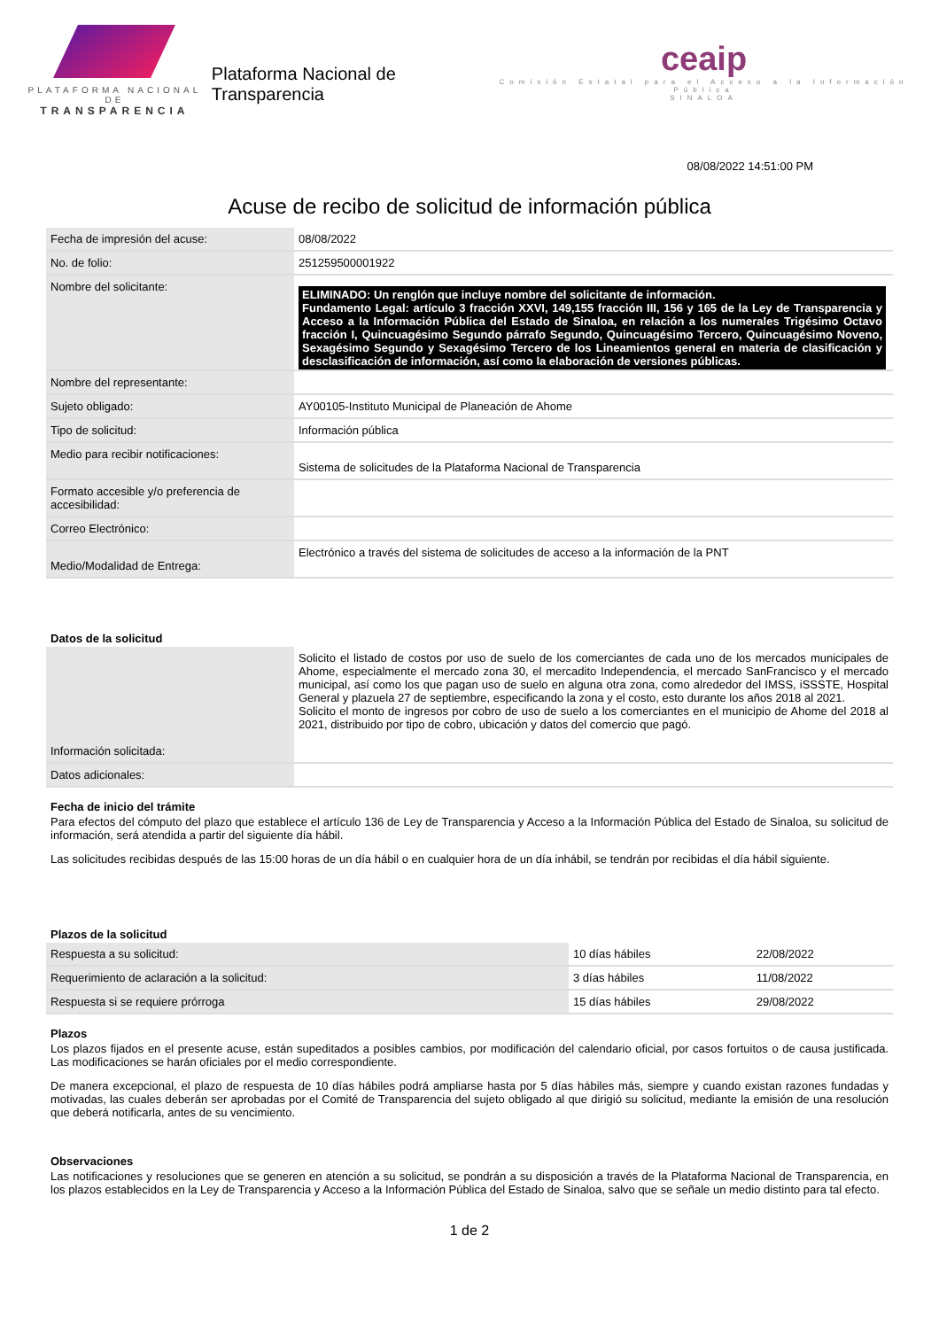PLATAFORMA NACIONAL DE
TRANSPARENCIA
Plataforma Nacional de Transparencia
ceaip
Comisión Estatal para el Acceso a la Información Pública
SINALOA
08/08/2022 14:51:00 PM
Acuse de recibo de solicitud de información pública
| Fecha de impresión del acuse: | 08/08/2022 |
| No. de folio: | 251259500001922 |
| Nombre del solicitante: | ELIMINADO: Un renglón que incluye nombre del solicitante de información. Fundamento Legal: artículo 3 fracción XXVI, 149,155 fracción III, 156 y 165 de la Ley de Transparencia y Acceso a la Información Pública del Estado de Sinaloa, en relación a los numerales Trigésimo Octavo fracción I, Quincuagésimo Segundo párrafo Segundo, Quincuagésimo Tercero, Quincuagésimo Noveno, Sexagésimo Segundo y Sexagésimo Tercero de los Lineamientos general en materia de clasificación y desclasificación de información, así como la elaboración de versiones públicas. |
| Nombre del representante: | |
| Sujeto obligado: | AY00105-Instituto Municipal de Planeación de Ahome |
| Tipo de solicitud: | Información pública |
| Medio para recibir notificaciones: | Sistema de solicitudes de la Plataforma Nacional de Transparencia |
| Formato accesible y/o preferencia de accesibilidad: | |
| Correo Electrónico: | |
| Medio/Modalidad de Entrega: | Electrónico a través del sistema de solicitudes de acceso a la información de la PNT |
Datos de la solicitud
| Información solicitada: | Solicito el listado de costos por uso de suelo de los comerciantes de cada uno de los mercados municipales de Ahome, especialmente el mercado zona 30, el mercadito Independencia, el mercado SanFrancisco y el mercado municipal, así como los que pagan uso de suelo en alguna otra zona, como alrededor del IMSS, iSSSTE, Hospital General y plazuela 27 de septiembre, especificando la zona y el costo, esto durante los años 2018 al 2021. Solicito el monto de ingresos por cobro de uso de suelo a los comerciantes en el municipio de Ahome del 2018 al 2021, distribuido por tipo de cobro, ubicación y datos del comercio que pagó. |
| Datos adicionales: | |
Fecha de inicio del trámite
Para efectos del cómputo del plazo que establece el artículo 136 de Ley de Transparencia y Acceso a la Información Pública del Estado de Sinaloa, su solicitud de información, será atendida a partir del siguiente día hábil.
Las solicitudes recibidas después de las 15:00 horas de un día hábil o en cualquier hora de un día inhábil, se tendrán por recibidas el día hábil siguiente.
Plazos de la solicitud
| Respuesta a su solicitud: | 10 días hábiles | 22/08/2022 |
| Requerimiento de aclaración a la solicitud: | 3 días hábiles | 11/08/2022 |
| Respuesta si se requiere prórroga | 15 días hábiles | 29/08/2022 |
Plazos
Los plazos fijados en el presente acuse, están supeditados a posibles cambios, por modificación del calendario oficial, por casos fortuitos o de causa justificada. Las modificaciones se harán oficiales por el medio correspondiente.
De manera excepcional, el plazo de respuesta de 10 días hábiles podrá ampliarse hasta por 5 días hábiles más, siempre y cuando existan razones fundadas y motivadas, las cuales deberán ser aprobadas por el Comité de Transparencia del sujeto obligado al que dirigió su solicitud, mediante la emisión de una resolución que deberá notificarla, antes de su vencimiento.
Observaciones
Las notificaciones y resoluciones que se generen en atención a su solicitud, se pondrán a su disposición a través de la Plataforma Nacional de Transparencia, en los plazos establecidos en la Ley de Transparencia y Acceso a la Información Pública del Estado de Sinaloa, salvo que se señale un medio distinto para tal efecto.
1 de 2